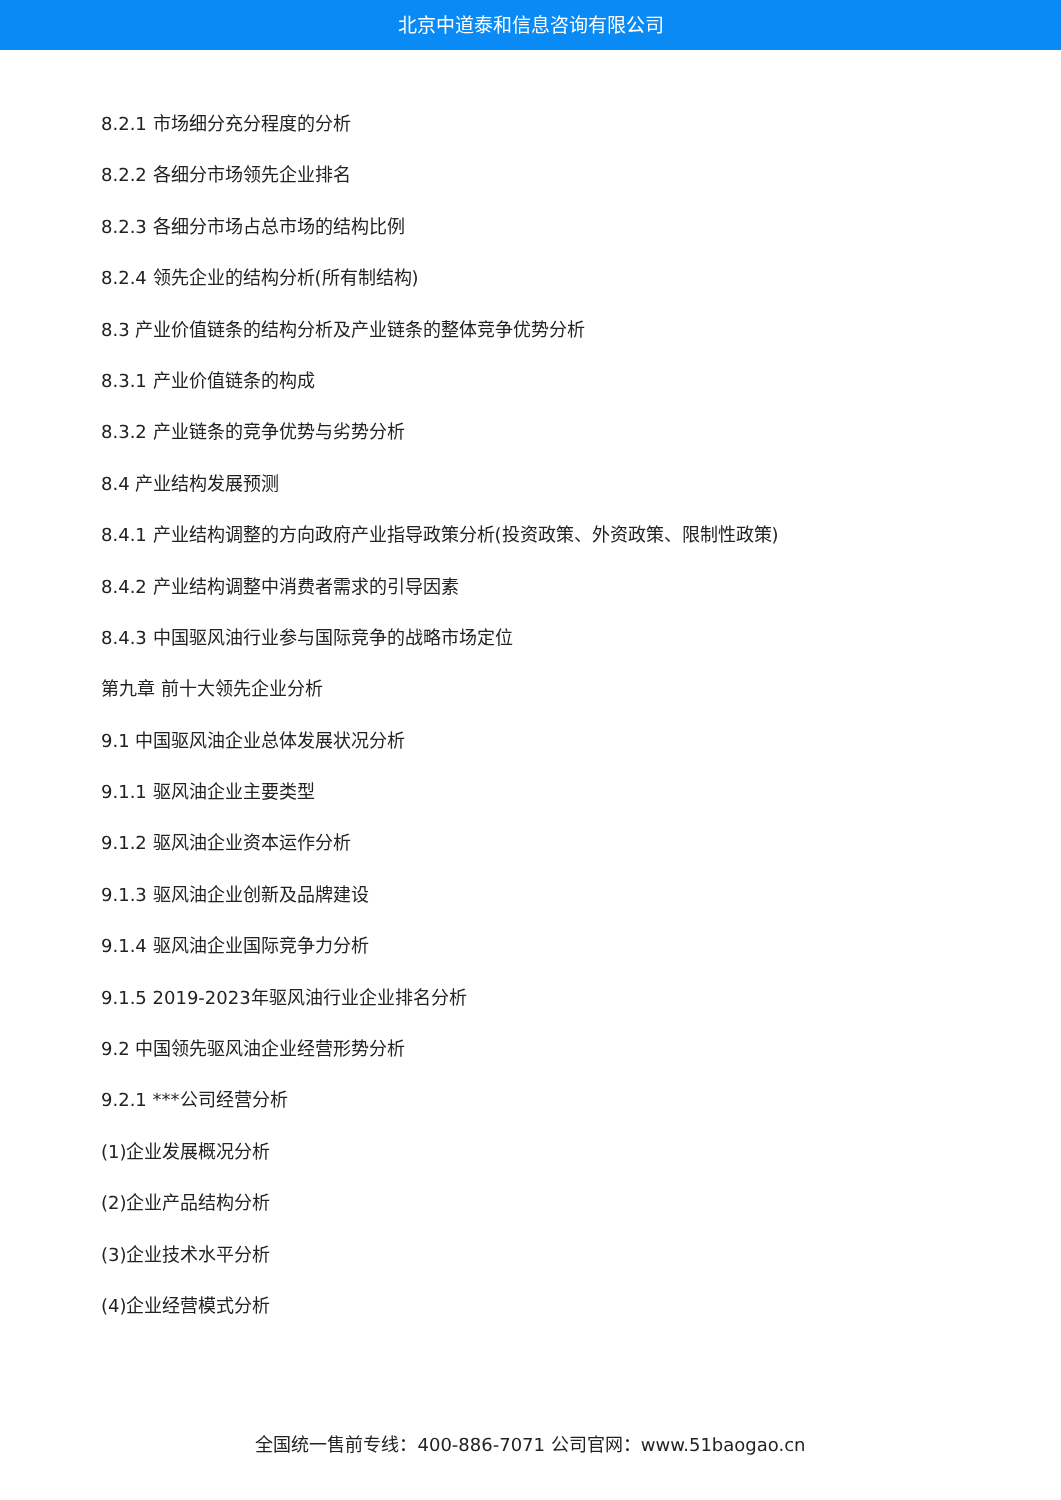北京中道泰和信息咨询有限公司
8.2.1 市场细分充分程度的分析
8.2.2 各细分市场领先企业排名
8.2.3 各细分市场占总市场的结构比例
8.2.4 领先企业的结构分析(所有制结构)
8.3 产业价值链条的结构分析及产业链条的整体竞争优势分析
8.3.1 产业价值链条的构成
8.3.2 产业链条的竞争优势与劣势分析
8.4 产业结构发展预测
8.4.1 产业结构调整的方向政府产业指导政策分析(投资政策、外资政策、限制性政策)
8.4.2 产业结构调整中消费者需求的引导因素
8.4.3 中国驱风油行业参与国际竞争的战略市场定位
第九章 前十大领先企业分析
9.1 中国驱风油企业总体发展状况分析
9.1.1 驱风油企业主要类型
9.1.2 驱风油企业资本运作分析
9.1.3 驱风油企业创新及品牌建设
9.1.4 驱风油企业国际竞争力分析
9.1.5 2019-2023年驱风油行业企业排名分析
9.2 中国领先驱风油企业经营形势分析
9.2.1 ***公司经营分析
(1)企业发展概况分析
(2)企业产品结构分析
(3)企业技术水平分析
(4)企业经营模式分析
全国统一售前专线：400-886-7071 公司官网：www.51baogao.cn